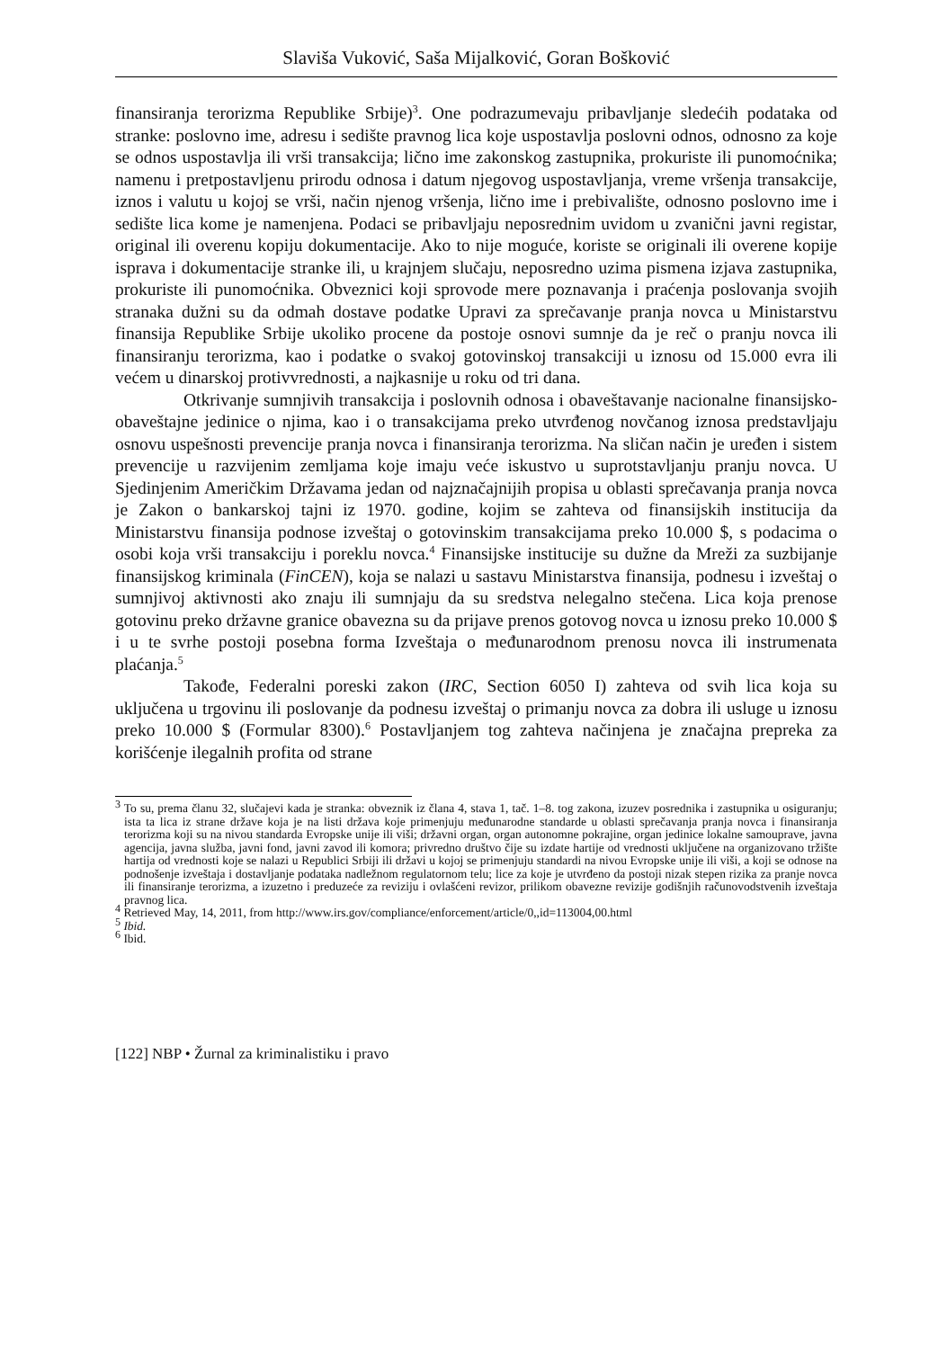Slaviša Vuković, Saša Mijalković, Goran Bošković
finansiranja terorizma Republike Srbije)<sup>3</sup>. One podrazumevaju pribavljanje sledećih podataka od stranke: poslovno ime, adresu i sedište pravnog lica koje uspostavlja poslovni odnos, odnosno za koje se odnos uspostavlja ili vrši transakcija; lično ime zakonskog zastupnika, prokuriste ili punomoćnika; namenu i pretpostavljenu prirodu odnosa i datum njegovog uspostavljanja, vreme vršenja transakcije, iznos i valutu u kojoj se vrši, način njenog vršenja, lično ime i prebivalište, odnosno poslovno ime i sedište lica kome je namenjena. Podaci se pribavljaju neposrednim uvidom u zvanični javni registar, original ili overenu kopiju dokumentacije. Ako to nije moguće, koriste se originali ili overene kopije isprava i dokumentacije stranke ili, u krajnjem slučaju, neposredno uzima pismena izjava zastupnika, prokuriste ili punomoćnika. Obveznici koji sprovode mere poznavanja i praćenja poslovanja svojih stranaka dužni su da odmah dostave podatke Upravi za sprečavanje pranja novca u Ministarstvu finansija Republike Srbije ukoliko procene da postoje osnovi sumnje da je reč o pranju novca ili finansiranju terorizma, kao i podatke o svakoj gotovinskoj transakciji u iznosu od 15.000 evra ili većem u dinarskoj protivvrednosti, a najkasnije u roku od tri dana.
Otkrivanje sumnjivih transakcija i poslovnih odnosa i obaveštavanje nacionalne finansijsko-obaveštajne jedinice o njima, kao i o transakcijama preko utvrđenog novčanog iznosa predstavljaju osnovu uspešnosti prevencije pranja novca i finansiranja terorizma. Na sličan način je uređen i sistem prevencije u razvijenim zemljama koje imaju veće iskustvo u suprotstavljanju pranju novca. U Sjedinjenim Američkim Državama jedan od najznačajnijih propisa u oblasti sprečavanja pranja novca je Zakon o bankarskoj tajni iz 1970. godine, kojim se zahteva od finansijskih institucija da Ministarstvu finansija podnose izveštaj o gotovinskim transakcijama preko 10.000 $, s podacima o osobi koja vrši transakciju i poreklu novca.<sup>4</sup> Finansijske institucije su dužne da Mreži za suzbijanje finansijskog kriminala (FinCEN), koja se nalazi u sastavu Ministarstva finansija, podnesu i izveštaj o sumnjivoj aktivnosti ako znaju ili sumnjaju da su sredstva nelegalno stečena. Lica koja prenose gotovinu preko državne granice obavezna su da prijave prenos gotovog novca u iznosu preko 10.000 $ i u te svrhe postoji posebna forma Izveštaja o međunarodnom prenosu novca ili instrumenata plaćanja.<sup>5</sup>
Takođe, Federalni poreski zakon (IRC, Section 6050 I) zahteva od svih lica koja su uključena u trgovinu ili poslovanje da podnesu izveštaj o primanju novca za dobra ili usluge u iznosu preko 10.000 $ (Formular 8300).<sup>6</sup> Postavljanjem tog zahteva načinjena je značajna prepreka za korišćenje ilegalnih profita od strane
<sup>3</sup> To su, prema članu 32, slučajevi kada je stranka: obveznik iz člana 4, stava 1, tač. 1–8. tog zakona, izuzev posrednika i zastupnika u osiguranju; ista ta lica iz strane države koja je na listi država koje primenjuju međunarodne standarde u oblasti sprečavanja pranja novca i finansiranja terorizma koji su na nivou standarda Evropske unije ili viši; državni organ, organ autonomne pokrajine, organ jedinice lokalne samouprave, javna agencija, javna služba, javni fond, javni zavod ili komora; privredno društvo čije su izdate hartije od vrednosti uključene na organizovano tržište hartija od vrednosti koje se nalazi u Republici Srbiji ili državi u kojoj se primenjuju standardi na nivou Evropske unije ili viši, a koji se odnose na podnošenje izveštaja i dostavljanje podataka nadležnom regulatornom telu; lice za koje je utvrđeno da postoji nizak stepen rizika za pranje novca ili finansiranje terorizma, a izuzetno i preduzeće za reviziju i ovlašćeni revizor, prilikom obavezne revizije godišnjih računovodstvenih izveštaja pravnog lica.
<sup>4</sup> Retrieved May, 14, 2011, from http://www.irs.gov/compliance/enforcement/article/0,,id=113004,00.html
<sup>5</sup> Ibid.
<sup>6</sup> Ibid.
[122] NBP • Žurnal za kriminalistiku i pravo